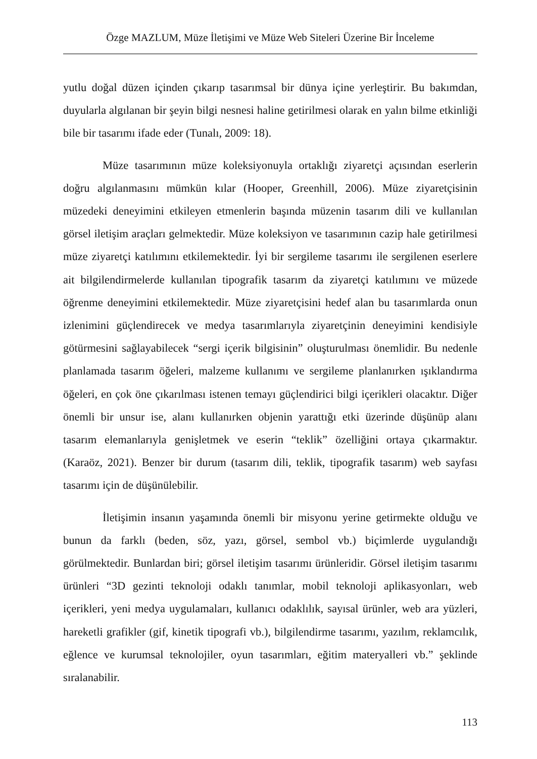Özge MAZLUM, Müze İletişimi ve Müze Web Siteleri Üzerine Bir İnceleme
yutlu doğal düzen içinden çıkarıp tasarımsal bir dünya içine yerleştirir. Bu bakımdan, duyularla algılanan bir şeyin bilgi nesnesi haline getirilmesi olarak en yalın bilme etkinliği bile bir tasarımı ifade eder (Tunalı, 2009: 18).
Müze tasarımının müze koleksiyonuyla ortaklığı ziyaretçi açısından eserlerin doğru algılanmasını mümkün kılar (Hooper, Greenhill, 2006). Müze ziyaretçisinin müzedeki deneyimini etkileyen etmenlerin başında müzenin tasarım dili ve kullanılan görsel iletişim araçları gelmektedir. Müze koleksiyon ve tasarımının cazip hale getirilmesi müze ziyaretçi katılımını etkilemektedir. İyi bir sergileme tasarımı ile sergilenen eserlere ait bilgilendirmelerde kullanılan tipografik tasarım da ziyaretçi katılımını ve müzede öğrenme deneyimini etkilemektedir. Müze ziyaretçisini hedef alan bu tasarımlarda onun izlenimini güçlendirecek ve medya tasarımlarıyla ziyaretçinin deneyimini kendisiyle götürmesini sağlayabilecek “sergi içerik bilgisinin” oluşturulması önemlidir. Bu nedenle planlamada tasarım öğeleri, malzeme kullanımı ve sergileme planlanırken ışıklandırma öğeleri, en çok öne çıkarılması istenen temayı güçlendirici bilgi içerikleri olacaktır. Diğer önemli bir unsur ise, alanı kullanırken objenin yarattığı etki üzerinde düşünüp alanı tasarım elemanlarıyla genişletmek ve eserin “teklik” özelliğini ortaya çıkarmaktır. (Karaöz, 2021). Benzer bir durum (tasarım dili, teklik, tipografik tasarım) web sayfası tasarımı için de düşünülebilir.
İletişimin insanın yaşamında önemli bir misyonu yerine getirmekte olduğu ve bunun da farklı (beden, söz, yazı, görsel, sembol vb.) biçimlerde uygulandığı görülmektedir. Bunlardan biri; görsel iletişim tasarımı ürünleridir. Görsel iletişim tasarımı ürünleri “3D gezinti teknoloji odaklı tanımlar, mobil teknoloji aplikasyonları, web içerikleri, yeni medya uygulamaları, kullanıcı odaklılık, sayısal ürünler, web ara yüzleri, hareketli grafikler (gif, kinetik tipografi vb.), bilgilendirme tasarımı, yazılım, reklamcılık, eğlence ve kurumsal teknolojiler, oyun tasarımları, eğitim materyalleri vb.” şeklinde sıralanabilir.
113